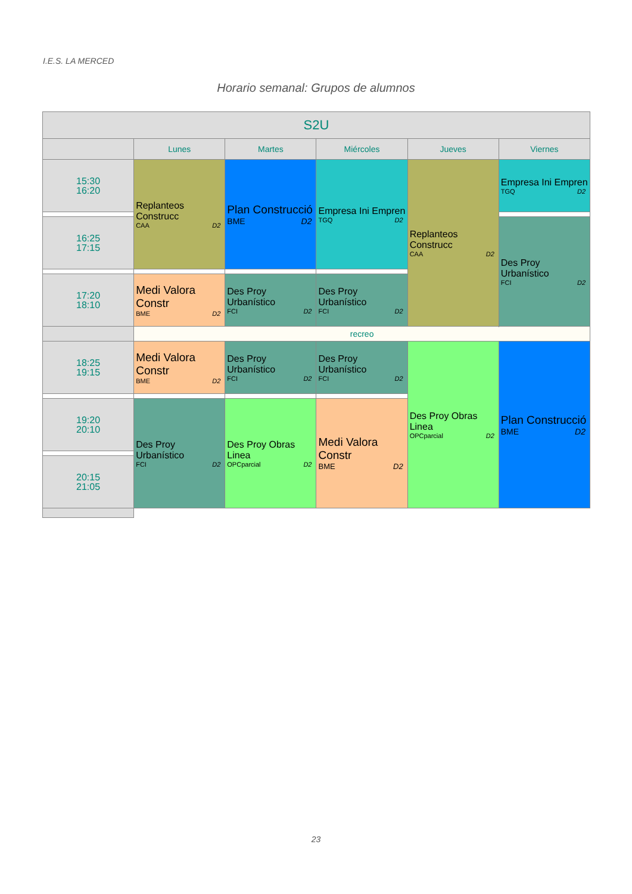I.E.S. LA MERCED
Horario semanal: Grupos de alumnos
| S2U | | | | | |
| --- | --- | --- | --- | --- | --- |
| | Lunes | Martes | Miércoles | Jueves | Viernes |
| 15:30 16:20 | Replanteos Construcc CAA D2 | Plan Construcció BME D2 | Empresa Ini Empren TGQ D2 | Replanteos Construcc CAA D2 | Empresa Ini Empren TGQ D2 |
| 16:25 17:15 | | | | | Des Proy Urbanístico FCI D2 |
| 17:20 18:10 | Medi Valora Constr BME D2 | Des Proy Urbanístico FCI D2 | Des Proy Urbanístico FCI D2 | | |
| | recreo | | | | |
| 18:25 19:15 | Medi Valora Constr BME D2 | Des Proy Urbanístico FCI D2 | Des Proy Urbanístico FCI D2 | Des Proy Obras Linea OPCparcial D2 | Plan Construcció BME D2 |
| 19:20 20:10 | Des Proy Urbanístico FCI D2 | Des Proy Obras Linea OPCparcial D2 | Medi Valora Constr BME D2 | | |
| 20:15 21:05 | | | | | |
23